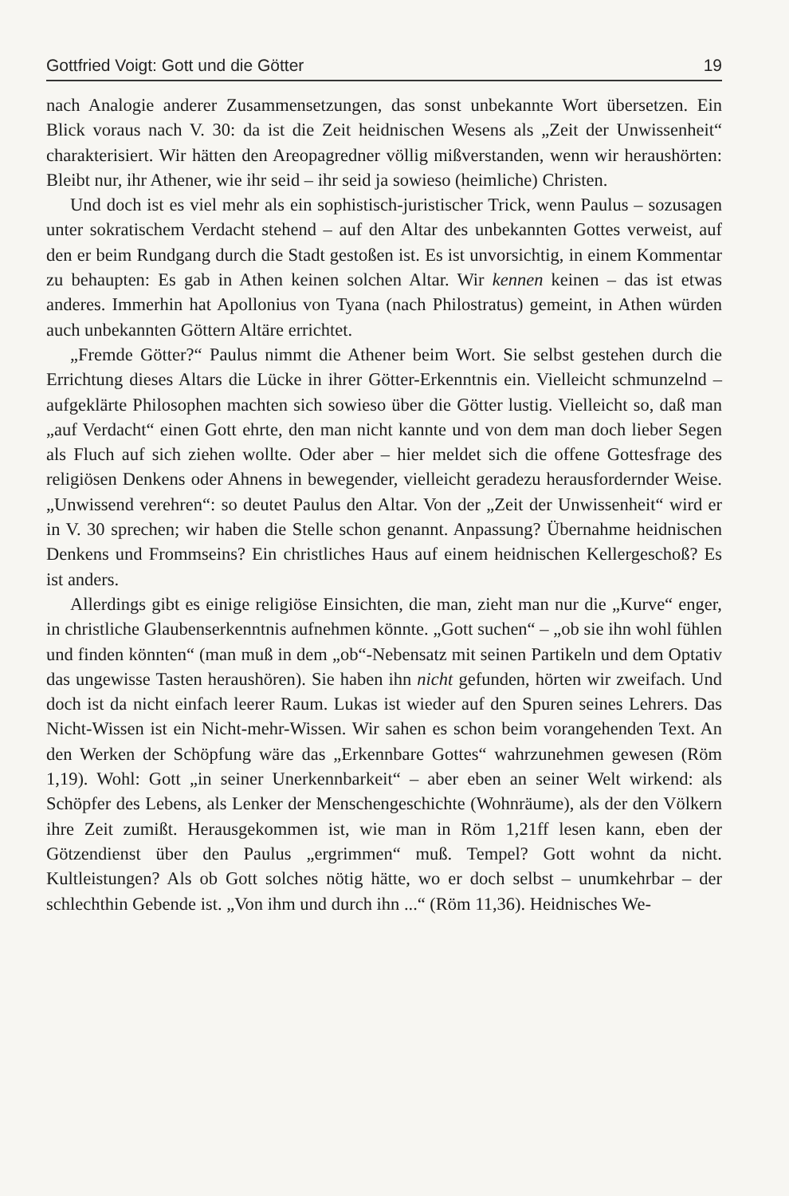Gottfried Voigt: Gott und die Götter 19
nach Analogie anderer Zusammensetzungen, das sonst unbekannte Wort übersetzen. Ein Blick voraus nach V. 30: da ist die Zeit heidnischen Wesens als „Zeit der Unwissenheit“ charakterisiert. Wir hätten den Areopagredner völlig mißverstanden, wenn wir heraushörten: Bleibt nur, ihr Athener, wie ihr seid – ihr seid ja sowieso (heimliche) Christen.
Und doch ist es viel mehr als ein sophistisch-juristischer Trick, wenn Paulus – sozusagen unter sokratischem Verdacht stehend – auf den Altar des unbekannten Gottes verweist, auf den er beim Rundgang durch die Stadt gestoßen ist. Es ist unvorsichtig, in einem Kommentar zu behaupten: Es gab in Athen keinen solchen Altar. Wir kennen keinen – das ist etwas anderes. Immerhin hat Apollonius von Tyana (nach Philostratus) gemeint, in Athen würden auch unbekannten Göttern Altäre errichtet.
„Fremde Götter?“ Paulus nimmt die Athener beim Wort. Sie selbst gestehen durch die Errichtung dieses Altars die Lücke in ihrer Götter-Erkenntnis ein. Vielleicht schmunzelnd – aufgeklärte Philosophen machten sich sowieso über die Götter lustig. Vielleicht so, daß man „auf Verdacht“ einen Gott ehrte, den man nicht kannte und von dem man doch lieber Segen als Fluch auf sich ziehen wollte. Oder aber – hier meldet sich die offene Gottesfrage des religiösen Denkens oder Ahnens in bewegender, vielleicht geradezu herausfordernder Weise. „Unwissend verehren“: so deutet Paulus den Altar. Von der „Zeit der Unwissenheit“ wird er in V. 30 sprechen; wir haben die Stelle schon genannt. Anpassung? Übernahme heidnischen Denkens und Frommseins? Ein christliches Haus auf einem heidnischen Kellergeschoß? Es ist anders.
Allerdings gibt es einige religiöse Einsichten, die man, zieht man nur die „Kurve“ enger, in christliche Glaubenserkenntnis aufnehmen könnte. „Gott suchen“ – „ob sie ihn wohl fühlen und finden könnten“ (man muß in dem „ob“-Nebensatz mit seinen Partikeln und dem Optativ das ungewisse Tasten heraushören). Sie haben ihn nicht gefunden, hörten wir zweifach. Und doch ist da nicht einfach leerer Raum. Lukas ist wieder auf den Spuren seines Lehrers. Das Nicht-Wissen ist ein Nicht-mehr-Wissen. Wir sahen es schon beim vorangehenden Text. An den Werken der Schöpfung wäre das „Erkennbare Gottes“ wahrzunehmen gewesen (Röm 1,19). Wohl: Gott „in seiner Unerkennbarkeit“ – aber eben an seiner Welt wirkend: als Schöpfer des Lebens, als Lenker der Menschengeschichte (Wohnräume), als der den Völkern ihre Zeit zumißt. Herausgekommen ist, wie man in Röm 1,21ff lesen kann, eben der Götzendienst über den Paulus „ergrimmen“ muß. Tempel? Gott wohnt da nicht. Kultleistungen? Als ob Gott solches nötig hätte, wo er doch selbst – unumkehrbar – der schlechthin Gebende ist. „Von ihm und durch ihn ...“ (Röm 11,36). Heidnisches We-